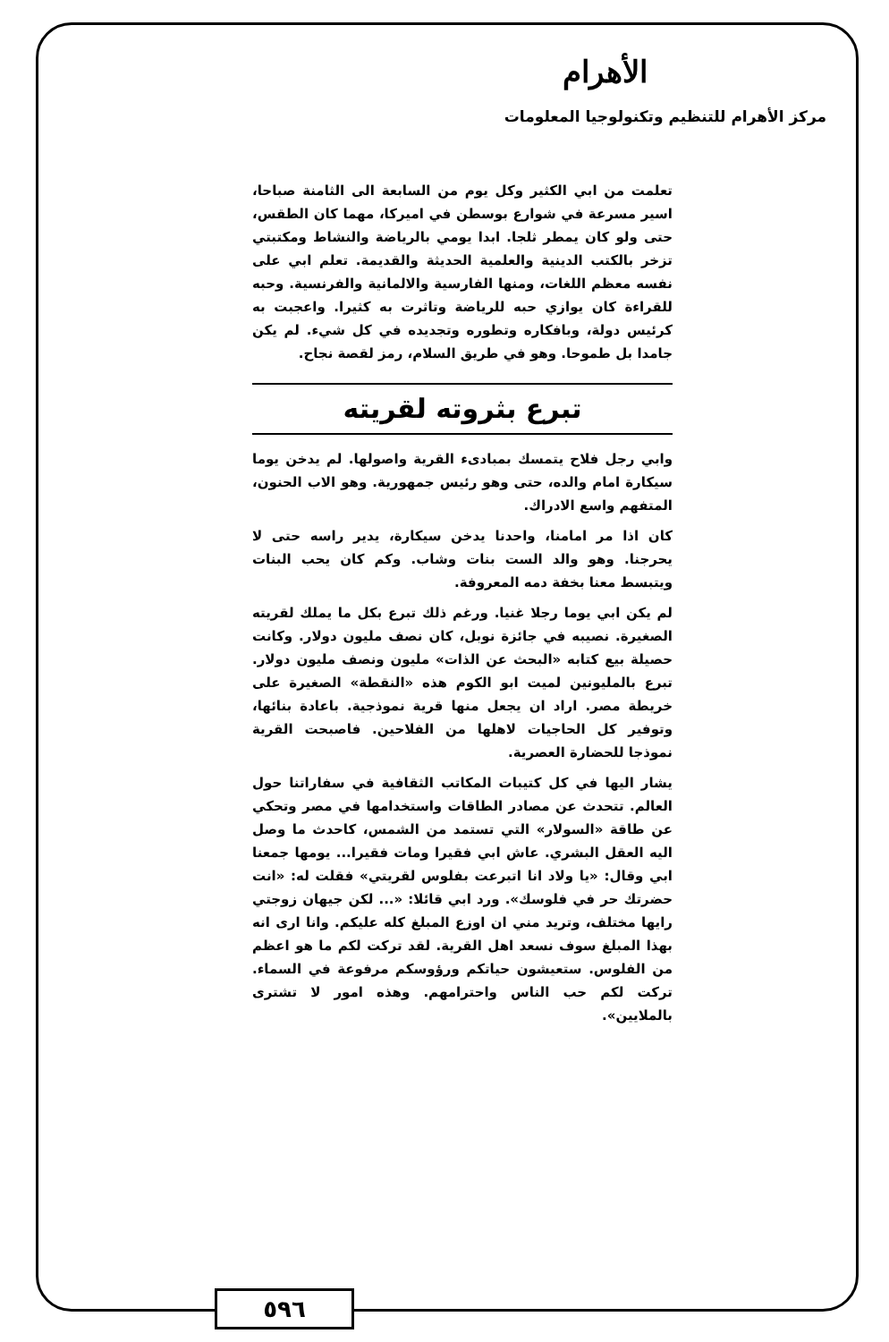الأهرام
مركز الأهرام للتنظيم وتكنولوجيا المعلومات
تعلمت من ابي الكثير وكل يوم من السابعة الى الثامنة صباحا، اسير مسرعة في شوارع بوسطن في اميركا، مهما كان الطقس، حتى ولو كان يمطر ثلجا. ابدا يومي بالرياضة والنشاط ومكتبتي تزخر بالكتب الدينية والعلمية الحديثة والقديمة. تعلم ابي على نفسه معظم اللغات، ومنها الفارسية والالمانية والفرنسية. وحبه للقراءة كان يوازي حبه للرياضة وتاثرت به كثيرا. واعجبت به كرئيس دولة، وبافكاره وتطوره وتجديده في كل شيء. لم يكن جامدا بل طموحا. وهو في طريق السلام، رمز لقصة نجاح.
تبرع بثروته لقريته
وابي رجل فلاح يتمسك بمبادىء القرية واصولها. لم يدخن يوما سيكارة امام والده، حتى وهو رئيس جمهورية. وهو الاب الحنون، المتفهم واسع الادراك.
كان اذا مر امامنا، واحدنا يدخن سيكارة، يدير راسه حتى لا يحرجنا. وهو والد الست بنات وشاب. وكم كان يحب البنات ويتبسط معنا بخفة دمه المعروفة.
لم يكن ابي يوما رجلا غنيا. ورغم ذلك تبرع بكل ما يملك لقريته الصغيرة. نصيبه في جائزة نوبل، كان نصف مليون دولار. وكانت حصيلة بيع كتابه «البحث عن الذات» مليون ونصف مليون دولار. تبرع بالمليونين لميت ابو الكوم هذه «النقطة» الصغيرة على خريطة مصر. اراد ان يجعل منها قرية نموذجية. باعادة بنائها، وتوفير كل الحاجيات لاهلها من الفلاحين. فاصبحت القرية نموذجا للحضارة العصرية.
يشار اليها في كل كتيبات المكاتب الثقافية في سفاراتنا حول العالم. تتحدث عن مصادر الطاقات واستخدامها في مصر وتحكي عن طاقة «السولار» التي تستمد من الشمس، كاحدث ما وصل اليه العقل البشري. عاش ابي فقيرا ومات فقيرا... يومها جمعنا ابي وقال: «يا ولاد انا اتبرعت بفلوس لقريتي» فقلت له: «انت حضرتك حر في فلوسك». ورد ابي قائلا: «... لكن جيهان زوجتي رايها مختلف، وتريد مني ان اوزع المبلغ كله عليكم. وانا ارى انه بهذا المبلغ سوف نسعد اهل القرية. لقد تركت لكم ما هو اعظم من الفلوس. ستعيشون حياتكم ورؤوسكم مرفوعة في السماء. تركت لكم حب الناس واحترامهم. وهذه امور لا تشترى بالملايين».
٥٩٦